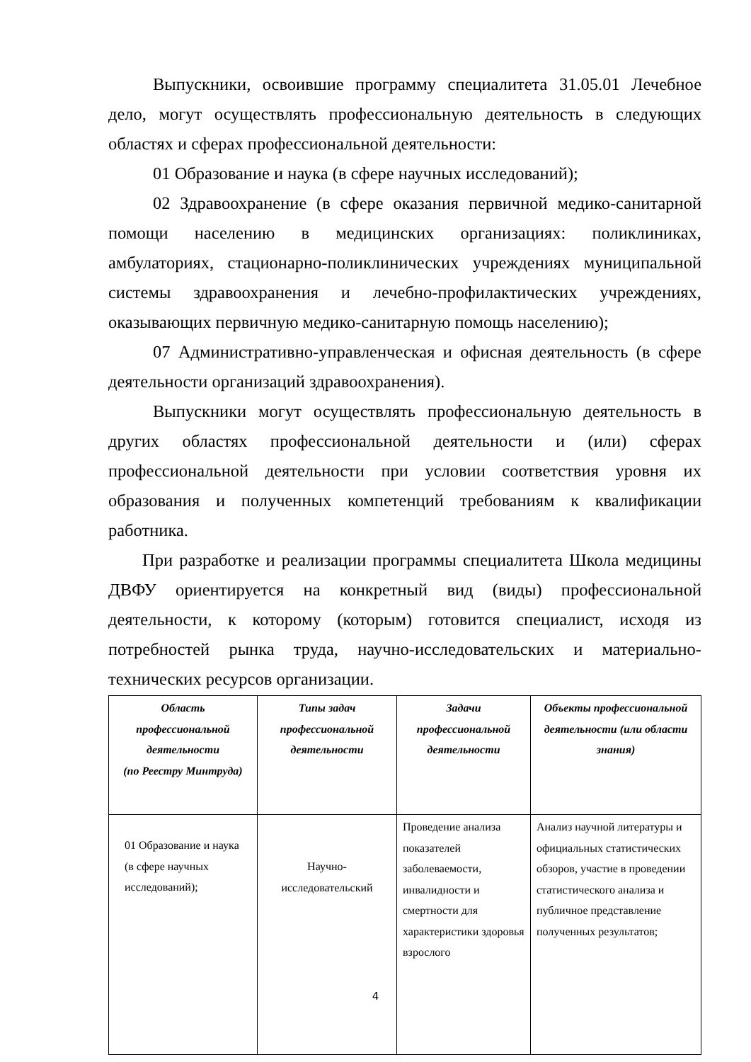Выпускники, освоившие программу специалитета 31.05.01 Лечебное дело, могут осуществлять профессиональную деятельность в следующих областях и сферах профессиональной деятельности:
01 Образование и наука (в сфере научных исследований);
02 Здравоохранение (в сфере оказания первичной медико-санитарной помощи населению в медицинских организациях: поликлиниках, амбулаториях, стационарно-поликлинических учреждениях муниципальной системы здравоохранения и лечебно-профилактических учреждениях, оказывающих первичную медико-санитарную помощь населению);
07 Административно-управленческая и офисная деятельность (в сфере деятельности организаций здравоохранения).
Выпускники могут осуществлять профессиональную деятельность в других областях профессиональной деятельности и (или) сферах профессиональной деятельности при условии соответствия уровня их образования и полученных компетенций требованиям к квалификации работника.
При разработке и реализации программы специалитета Школа медицины ДВФУ ориентируется на конкретный вид (виды) профессиональной деятельности, к которому (которым) готовится специалист, исходя из потребностей рынка труда, научно-исследовательских и материально-технических ресурсов организации.
| Область профессиональной деятельности (по Реестру Минтруда) | Типы задач профессиональной деятельности | Задачи профессиональной деятельности | Объекты профессиональной деятельности (или области знания) |
| --- | --- | --- | --- |
| 01 Образование и наука (в сфере научных исследований); | Научно-исследовательский | Проведение анализа показателей заболеваемости, инвалидности и смертности для характеристики здоровья взрослого | Анализ научной литературы и официальных статистических обзоров, участие в проведении статистического анализа и публичное представление полученных результатов; |
4